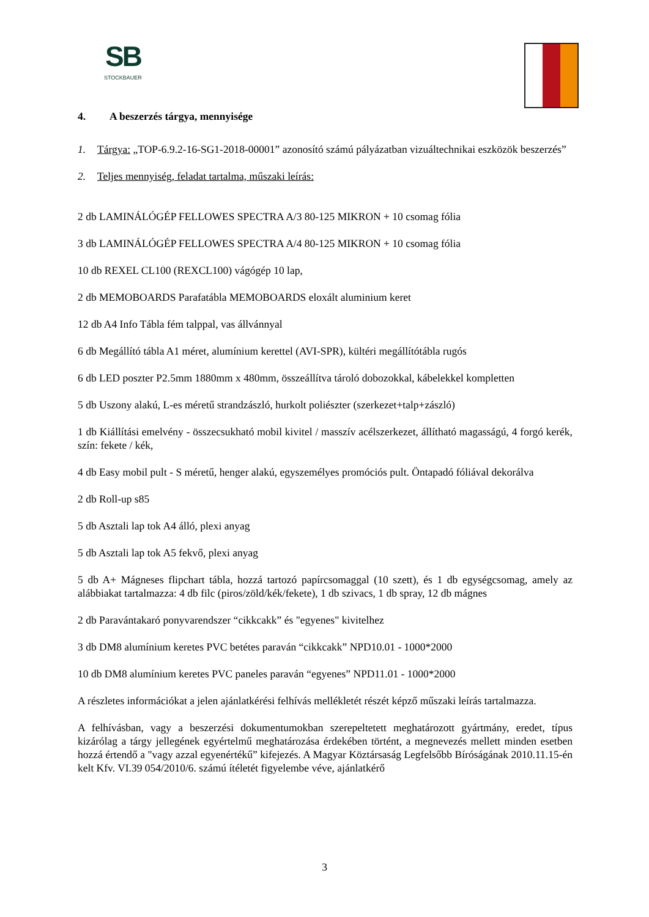SB
STOCKBAUER
4. A beszerzés tárgya, mennyisége
1. Tárgya: „TOP-6.9.2-16-SG1-2018-00001” azonosító számú pályázatban vizuáltechnikai eszközök beszerzés”
2. Teljes mennyiség, feladat tartalma, műszaki leírás:
2 db LAMINÁLÓGÉP FELLOWES SPECTRA A/3 80-125 MIKRON + 10 csomag fólia
3 db LAMINÁLÓGÉP FELLOWES SPECTRA A/4 80-125 MIKRON + 10 csomag fólia
10 db REXEL CL100 (REXCL100) vágógép 10 lap,
2 db MEMOBOARDS Parafatábla MEMOBOARDS eloxált aluminium keret
12 db A4 Info Tábla fém talppal, vas állvánnyal
6 db Megállító tábla A1 méret, alumínium kerettel (AVI-SPR), kültéri megállítótábla rugós
6 db LED poszter P2.5mm 1880mm x 480mm, összeállítva tároló dobozokkal, kábelekkel kompletten
5 db Uszony alakú, L-es méretű strandzászló, hurkolt poliészter (szerkezet+talp+zászló)
1 db Kiállítási emelvény - összecsukható mobil kivitel / masszív acélszerkezet, állítható magasságú, 4 forgó kerék, szín: fekete / kék,
4 db Easy mobil pult - S méretű, henger alakú, egyszemélyes promóciós pult. Öntapadó fóliával dekorálva
2 db Roll-up s85
5 db Asztali lap tok A4 álló, plexi anyag
5 db Asztali lap tok A5 fekvő, plexi anyag
5 db A+ Mágneses flipchart tábla, hozzá tartozó papírcsomaggal (10 szett), és 1 db egységcsomag, amely az alábbiakat tartalmazza: 4 db filc (piros/zöld/kék/fekete), 1 db szivacs, 1 db spray, 12 db mágnes
2 db Paraván­takaró ponyvarendszer “cikkcakk” és "egyenes" kivitelhez
3 db DM8 alumínium keretes PVC betétes paraván “cikkcakk” NPD10.01 - 1000*2000
10 db DM8 alumínium keretes PVC paneles paraván “egyenes” NPD11.01 - 1000*2000
A részletes információkat a jelen ajánlatkérési felhívás mellékletét részét képző műszaki leírás tartalmazza.
A felhívásban, vagy a beszerzési dokumentumokban szerepeltetett meghatározott gyártmány, eredet, típus kizárólag a tárgy jellegének egyértelmű meghatározása érdekében történt, a megnevezés mellett minden esetben hozzá értendő a "vagy azzal egyenértékű” kifejezés. A Magyar Köztársaság Legfelsőbb Bíróságának 2010.11.15-én kelt Kfv. VI.39 054/2010/6. számú ítéletét figyelembe véve, ajánlatkérő
3